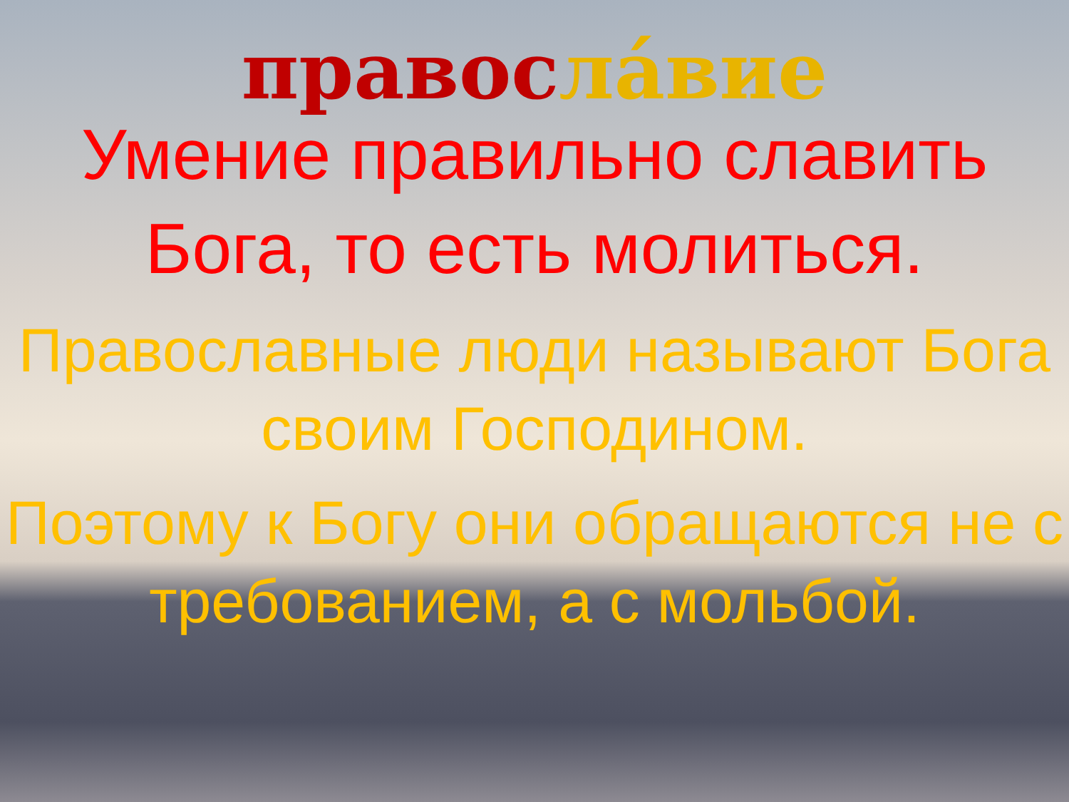правос ла́вие
Умение правильно славить Бога, то есть молиться.
Православные люди называют Бога своим Господином.
Поэтому к Богу они обращаются не с требованием, а с мольбой.